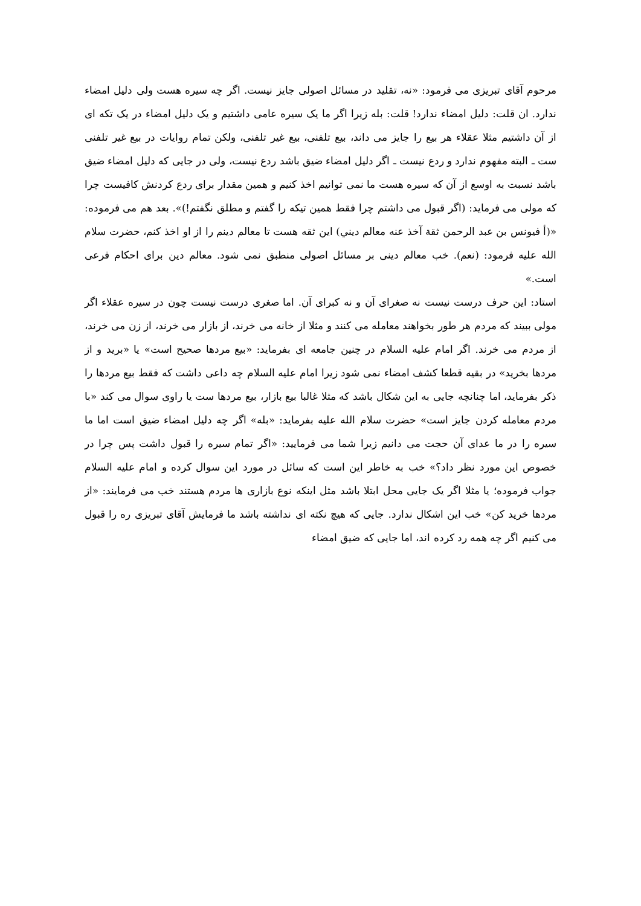مرحوم آقای تبریزی می فرمود: «نه، تقلید در مسائل اصولی جایز نیست. اگر چه سیره هست ولی دلیل امضاء ندارد. ان قلت: دلیل امضاء ندارد! قلت: بله زیرا اگر ما یک سیره عامی داشتیم و یک دلیل امضاء در یک تکه ای از آن داشتیم مثلا عقلاء هر بیع را جایز می داند، بیع تلفنی، بیع غیر تلفنی، ولکن تمام روایات در بیع غیر تلفنی ست ـ البته مفهوم ندارد و ردع نیست ـ اگر دلیل امضاء ضیق باشد ردع نیست، ولی در جایی که دلیل امضاء ضیق باشد نسبت به اوسع از آن که سیره هست ما نمی توانیم اخذ کنیم و همین مقدار برای ردع کردنش کافیست چرا که مولی می فرماید: (اگر قبول می داشتم چرا فقط همین تیکه را گفتم و مطلق نگفتم!)». بعد هم می فرموده: «(أ فيونس بن عبد الرحمن ثقة آخذ عنه معالم ديني) این ثقه هست تا معالم دینم را از او اخذ کنم، حضرت سلام الله علیه فرمود: (نعم). خب معالم دینی بر مسائل اصولی منطبق نمی شود. معالم دین برای احکام فرعی است.»
استاد: این حرف درست نیست نه صغرای آن و نه کبرای آن. اما صغری درست نیست چون در سیره عقلاء اگر مولی ببیند که مردم هر طور بخواهند معامله می کنند و مثلا از خانه می خرند، از بازار می خرند، از زن می خرند، از مردم می خرند. اگر امام علیه السلام در چنین جامعه ای بفرماید: «بیع مردها صحیح است» یا «برید و از مردها بخرید» در بقیه قطعا کشف امضاء نمی شود زیرا امام علیه السلام چه داعی داشت که فقط بیع مردها را ذکر بفرماید، اما چنانچه جایی به این شکال باشد که مثلا غالبا بیع بازار، بیع مردها ست یا راوی سوال می کند «با مردم معامله کردن جایز است» حضرت سلام الله علیه بفرماید: «بله» اگر چه دلیل امضاء ضیق است اما ما سیره را در ما عدای آن حجت می دانیم زیرا شما می فرمایید: «اگر تمام سیره را قبول داشت پس چرا در خصوص این مورد نظر داد؟» خب به خاطر این است که سائل در مورد این سوال کرده و امام علیه السلام جواب فرموده؛ یا مثلا اگر یک جایی محل ابتلا باشد مثل اینکه نوع بازاری ها مردم هستند خب می فرمایند: «از مردها خرید کن» خب این اشکال ندارد. جایی که هیچ نکته ای نداشته باشد ما فرمایش آقای تبریزی ره را قبول می کنیم اگر چه همه رد کرده اند، اما جایی که ضیق امضاء